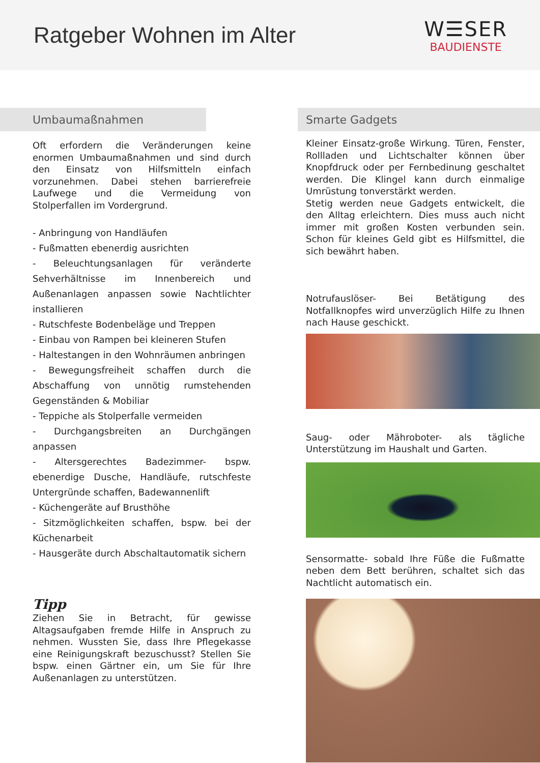Ratgeber Wohnen im Alter
W☰SER
BAUDIENSTE
Umbaumaßnahmen
Oft erfordern die Veränderungen keine enormen Umbaumaßnahmen und sind durch den Einsatz von Hilfsmitteln einfach vorzunehmen. Dabei stehen barrierefreie Laufwege und die Vermeidung von Stolperfallen im Vordergrund.
- Anbringung von Handläufen
- Fußmatten ebenerdig ausrichten
- Beleuchtungsanlagen für veränderte Sehverhältnisse im Innenbereich und Außenanlagen anpassen sowie Nachtlichter installieren
- Rutschfeste Bodenbeläge und Treppen
- Einbau von Rampen bei kleineren Stufen
- Haltestangen in den Wohnräumen anbringen
- Bewegungsfreiheit schaffen durch die Abschaffung von unnötig rumstehenden Gegenständen & Mobiliar
- Teppiche als Stolperfalle vermeiden
- Durchgangsbreiten an Durchgängen anpassen
- Altersgerechtes Badezimmer- bspw. ebenerdige Dusche, Handläufe, rutschfeste Untergründe schaffen, Badewannenlift
- Küchengeräte auf Brusthöhe
- Sitzmöglichkeiten schaffen, bspw. bei der Küchenarbeit
- Hausgeräte durch Abschaltautomatik sichern
Tipp
Ziehen Sie in Betracht, für gewisse Altagsaufgaben fremde Hilfe in Anspruch zu nehmen. Wussten Sie, dass Ihre Pflegekasse eine Reinigungskraft bezuschusst? Stellen Sie bspw. einen Gärtner ein, um Sie für Ihre Außenanlagen zu unterstützen.
Smarte Gadgets
Kleiner Einsatz-große Wirkung. Türen, Fenster, Rollladen und Lichtschalter können über Knopfdruck oder per Fernbedinung geschaltet werden. Die Klingel kann durch einmalige Umrüstung tonverstärkt werden.
Stetig werden neue Gadgets entwickelt, die den Alltag erleichtern. Dies muss auch nicht immer mit großen Kosten verbunden sein. Schon für kleines Geld gibt es Hilfsmittel, die sich bewährt haben.
Notrufauslöser- Bei Betätigung des Notfallknopfes wird unverzüglich Hilfe zu Ihnen nach Hause geschickt.
Saug- oder Mähroboter- als tägliche Unterstützung im Haushalt und Garten.
Sensormatte- sobald Ihre Füße die Fußmatte neben dem Bett berühren, schaltet sich das Nachtlicht automatisch ein.